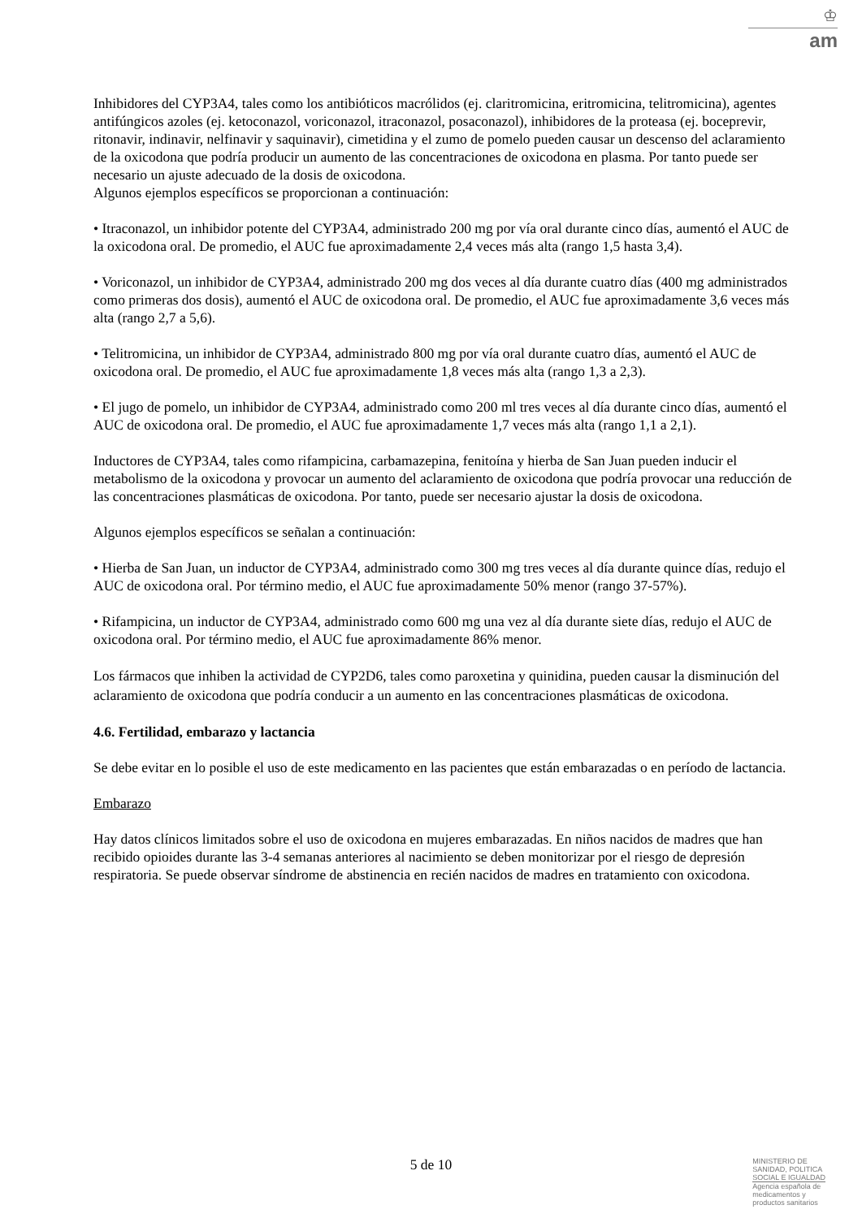♔
am
Inhibidores del CYP3A4, tales como los antibióticos macrólidos (ej. claritromicina, eritromicina, telitromicina), agentes antifúngicos azoles (ej. ketoconazol, voriconazol, itraconazol, posaconazol), inhibidores de la proteasa (ej. boceprevir, ritonavir, indinavir, nelfinavir y saquinavir), cimetidina y el zumo de pomelo pueden causar un descenso del aclaramiento de la oxicodona que podría producir un aumento de las concentraciones de oxicodona en plasma. Por tanto puede ser necesario un ajuste adecuado de la dosis de oxicodona.
Algunos ejemplos específicos se proporcionan a continuación:
• Itraconazol, un inhibidor potente del CYP3A4, administrado 200 mg por vía oral durante cinco días, aumentó el AUC de la oxicodona oral. De promedio, el AUC fue aproximadamente 2,4 veces más alta (rango 1,5 hasta 3,4).
• Voriconazol, un inhibidor de CYP3A4, administrado 200 mg dos veces al día durante cuatro días (400 mg administrados como primeras dos dosis), aumentó el AUC de oxicodona oral. De promedio, el AUC fue aproximadamente 3,6 veces más alta (rango 2,7 a 5,6).
• Telitromicina, un inhibidor de CYP3A4, administrado 800 mg por vía oral durante cuatro días, aumentó el AUC de oxicodona oral. De promedio, el AUC fue aproximadamente 1,8 veces más alta (rango 1,3 a 2,3).
• El jugo de pomelo, un inhibidor de CYP3A4, administrado como 200 ml tres veces al día durante cinco días, aumentó el AUC de oxicodona oral. De promedio, el AUC fue aproximadamente 1,7 veces más alta (rango 1,1 a 2,1).
Inductores de CYP3A4, tales como rifampicina, carbamazepina, fenitoína y hierba de San Juan pueden inducir el metabolismo de la oxicodona y provocar un aumento del aclaramiento de oxicodona que podría provocar una reducción de las concentraciones plasmáticas de oxicodona. Por tanto, puede ser necesario ajustar la dosis de oxicodona.
Algunos ejemplos específicos se señalan a continuación:
• Hierba de San Juan, un inductor de CYP3A4, administrado como 300 mg tres veces al día durante quince días, redujo el AUC de oxicodona oral. Por término medio, el AUC fue aproximadamente 50% menor (rango 37-57%).
• Rifampicina, un inductor de CYP3A4, administrado como 600 mg una vez al día durante siete días, redujo el AUC de oxicodona oral. Por término medio, el AUC fue aproximadamente 86% menor.
Los fármacos que inhiben la actividad de CYP2D6, tales como paroxetina y quinidina, pueden causar la disminución del aclaramiento de oxicodona que podría conducir a un aumento en las concentraciones plasmáticas de oxicodona.
4.6. Fertilidad, embarazo y lactancia
Se debe evitar en lo posible el uso de este medicamento en las pacientes que están embarazadas o en período de lactancia.
Embarazo
Hay datos clínicos limitados sobre el uso de oxicodona en mujeres embarazadas. En niños nacidos de madres que han recibido opioides durante las 3-4 semanas anteriores al nacimiento se deben monitorizar por el riesgo de depresión respiratoria. Se puede observar síndrome de abstinencia en recién nacidos de madres en tratamiento con oxicodona.
5 de 10
MINISTERIO DE
SANIDAD, POLITICA
SOCIAL E IGUALDAD
Agencia española de
medicamentos y
productos sanitarios